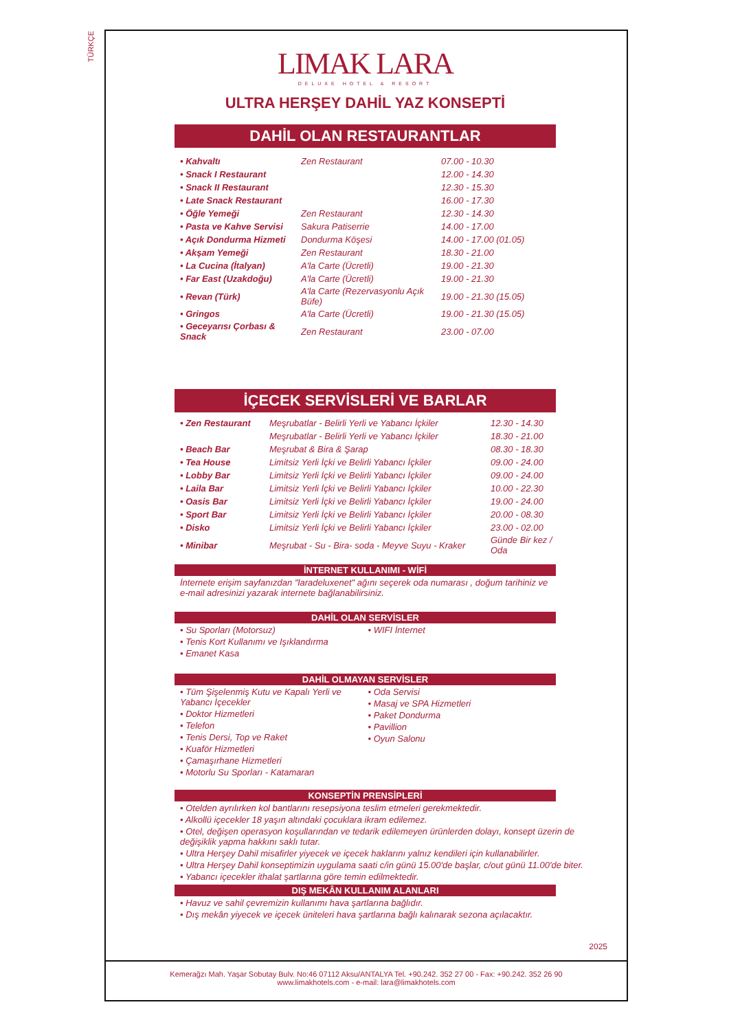TÜRKÇE
LIMAK LARA
DELUXE HOTEL & RESORT
ULTRA HERŞEY DAHİL YAZ KONSEPTİ
DAHİL OLAN RESTAURANTLAR
| • Kahvaltı | Zen Restaurant | 07.00 - 10.30 |
| • Snack I Restaurant | | 12.00 - 14.30 |
| • Snack II Restaurant | | 12.30 - 15.30 |
| • Late Snack Restaurant | | 16.00 - 17.30 |
| • Öğle Yemeği | Zen Restaurant | 12.30 - 14.30 |
| • Pasta ve Kahve Servisi | Sakura Patiserrie | 14.00 - 17.00 |
| • Açık Dondurma Hizmeti | Dondurma Köşesi | 14.00 - 17.00 (01.05) |
| • Akşam Yemeği | Zen Restaurant | 18.30 - 21.00 |
| • La Cucina (İtalyan) | A'la Carte (Ücretli) | 19.00 - 21.30 |
| • Far East (Uzakdoğu) | A'la Carte (Ücretli) | 19.00 - 21.30 |
| • Revan (Türk) | A'la Carte (Rezervasyonlu Açık Büfe) | 19.00 - 21.30 (15.05) |
| • Gringos | A'la Carte (Ücretli) | 19.00 - 21.30 (15.05) |
| • Geceyarısı Çorbası & Snack | Zen Restaurant | 23.00 - 07.00 |
İÇECEK SERVİSLERİ VE BARLAR
| • Zen Restaurant | Meşrubatlar - Belirli Yerli ve Yabancı İçkiler | 12.30 - 14.30 |
| | Meşrubatlar - Belirli Yerli ve Yabancı İçkiler | 18.30 - 21.00 |
| • Beach Bar | Meşrubat & Bira & Şarap | 08.30 - 18.30 |
| • Tea House | Limitsiz Yerli İçki ve Belirli Yabancı İçkiler | 09.00 - 24.00 |
| • Lobby Bar | Limitsiz Yerli İçki ve Belirli Yabancı İçkiler | 09.00 - 24.00 |
| • Laila Bar | Limitsiz Yerli İçki ve Belirli Yabancı İçkiler | 10.00 - 22.30 |
| • Oasis Bar | Limitsiz Yerli İçki ve Belirli Yabancı İçkiler | 19.00 - 24.00 |
| • Sport Bar | Limitsiz Yerli İçki ve Belirli Yabancı İçkiler | 20.00 - 08.30 |
| • Disko | Limitsiz Yerli İçki ve Belirli Yabancı İçkiler | 23.00 - 02.00 |
| • Minibar | Meşrubat - Su - Bira- soda - Meyve Suyu - Kraker | Günde Bir kez / Oda |
İNTERNET KULLANIMI - WİFİ
İnternete erişim sayfanızdan "laradeluxenet" ağını seçerek oda numarası , doğum tarihiniz ve e-mail adresinizi yazarak internete bağlanabilirsiniz.
DAHİL OLAN SERVİSLER
• Su Sporları (Motorsuz)
• Tenis Kort Kullanımı ve Işıklandırma
• Emanet Kasa
• WIFI İnternet
DAHİL OLMAYAN SERVİSLER
• Tüm Şişelenmiş Kutu ve Kapalı Yerli ve Yabancı İçecekler
• Doktor Hizmetleri
• Telefon
• Tenis Dersi, Top ve Raket
• Kuaför Hizmetleri
• Çamaşırhane Hizmetleri
• Motorlu Su Sporları - Katamaran
• Oda Servisi
• Masaj ve SPA Hizmetleri
• Paket Dondurma
• Pavillion
• Oyun Salonu
KONSEPTİN PRENSİPLERİ
• Otelden ayrılırken kol bantlarını resepsiyona teslim etmeleri gerekmektedir.
• Alkollü içecekler 18 yaşın altındaki çocuklara ikram edilemez.
• Otel, değişen operasyon koşullarından ve tedarik edilemeyen ürünlerden dolayı, konsept üzerin de değişiklik yapma hakkını saklı tutar.
• Ultra Herşey Dahil misafirler yiyecek ve içecek haklarını yalnız kendileri için kullanabilirler.
• Ultra Herşey Dahil konseptimizin uygulama saati c/in günü 15.00'de başlar, c/out günü 11.00'de biter.
• Yabancı içecekler ithalat şartlarına göre temin edilmektedir.
DIŞ MEKÂN KULLANIM ALANLARI
• Havuz ve sahil çevremizin kullanımı hava şartlarına bağlıdır.
• Dış mekân yiyecek ve içecek üniteleri hava şartlarına bağlı kalınarak sezona açılacaktır.
2025
Kemerağzı Mah. Yaşar Sobutay Bulv. No:46 07112 Aksu/ANTALYA Tel. +90.242. 352 27 00 - Fax: +90.242. 352 26 90
www.limakhotels.com - e-mail: lara@limakhotels.com